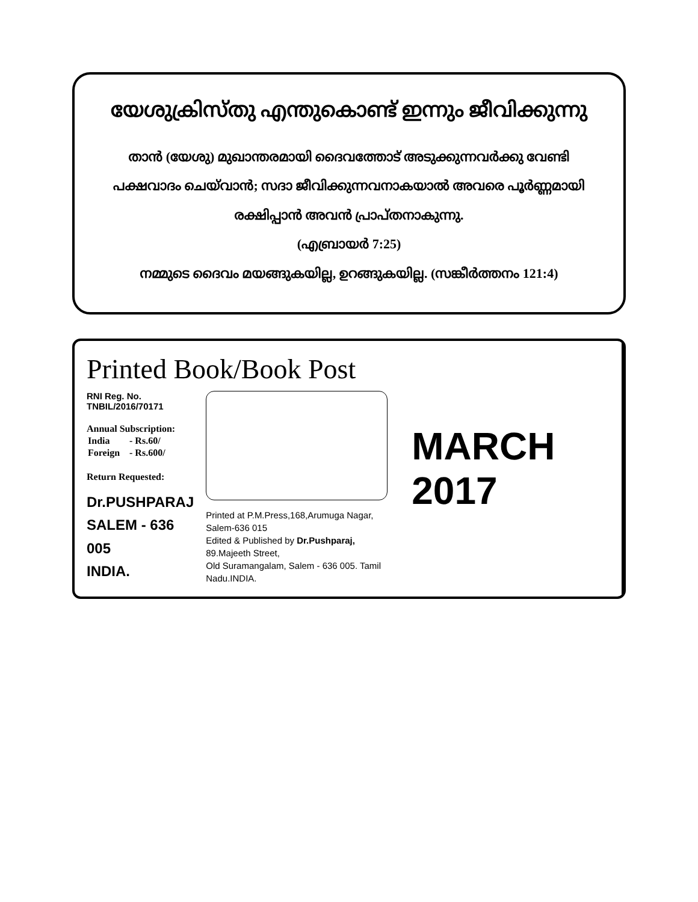യേശുക്രിസ്തു എന്തുകൊണ്ട് ഇന്നും ജീവിക്കുന്നു
താൻ (യേശു) മുഖാന്തരമായി ദൈവത്തോട് അടുക്കുന്നവർക്കു വേണ്ടി പക്ഷവാദം ചെയ്‌വാൻ; സദാ ജീവിക്കുന്നവനാകയാൽ അവരെ പൂർണ്ണമായി രക്ഷിപ്പാൻ അവൻ പ്രാപ്തനാകുന്നു.
(എബ്രായർ 7:25)
നമ്മുടെ ദൈവം മയങ്ങുകയില്ല, ഉറങ്ങുകയില്ല. (സങ്കീർത്തനം 121:4)
Printed Book/Book Post
RNI Reg. No. TNBIL/2016/70171
Annual Subscription:
| India | - Rs.60/ |
| Foreign | - Rs.600/ |
Return Requested:
Dr.PUSHPARAJ
SALEM - 636 005
INDIA.
Printed at P.M.Press,168,Arumuga Nagar, Salem-636 015
Edited & Published by Dr.Pushparaj, 89.Majeeth Street,
Old Suramangalam, Salem - 636 005. Tamil Nadu.INDIA.
MARCH 2017